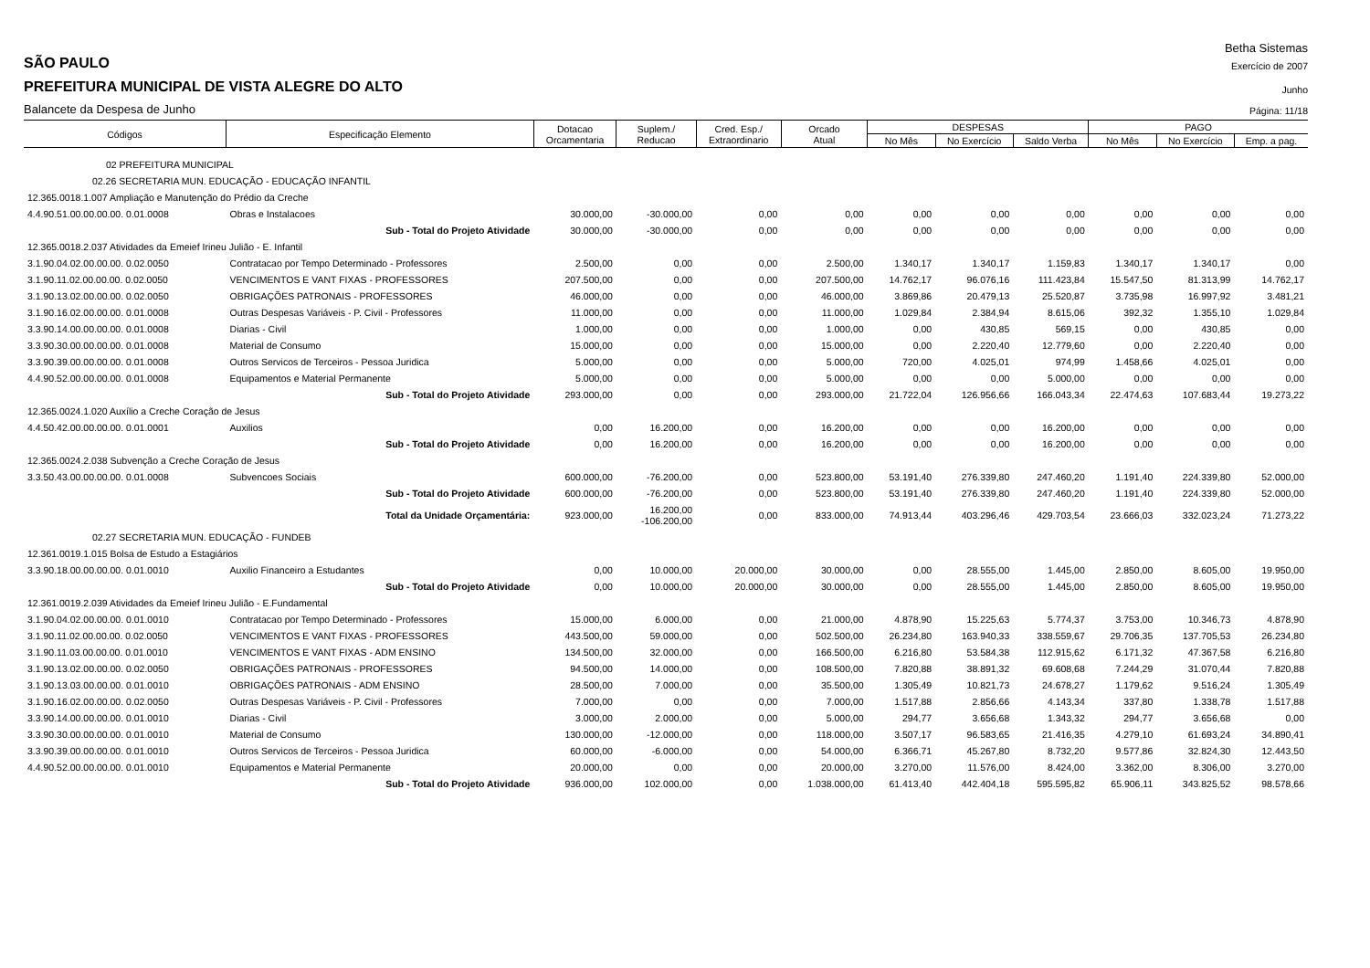Betha Sistemas
SÃO PAULO Exercício de 2007
PREFEITURA MUNICIPAL DE VISTA ALEGRE DO ALTO Junho
Balancete da Despesa de Junho Página: 11/18
| Códigos | Especificação Elemento | Dotacao Orcamentaria | Suplem./ Reducao | Cred. Esp./ Extraordinario | Orcado Atual | DESPESAS | | | PAGO | | |
| --- | --- | --- | --- | --- | --- | --- | --- | --- | --- | --- | --- |
| | | | | | | No Mês | No Exercício | Saldo Verba | No Mês | No Exercício | Emp. a pag. |
| 02 PREFEITURA MUNICIPAL | | | | | | | | | | | |
| 02.26 SECRETARIA MUN. EDUCAÇÃO - EDUCAÇÃO INFANTIL | | | | | | | | | | | |
| 12.365.0018.1.007 Ampliação e Manutenção do Prédio da Creche | | | | | | | | | | | |
| 4.4.90.51.00.00.00.00. 0.01.0008 | Obras e Instalacoes | 30.000,00 | -30.000,00 | 0,00 | 0,00 | 0,00 | 0,00 | 0,00 | 0,00 | 0,00 | 0,00 |
| | Sub - Total do Projeto Atividade | 30.000,00 | -30.000,00 | 0,00 | 0,00 | 0,00 | 0,00 | 0,00 | 0,00 | 0,00 | 0,00 |
| 12.365.0018.2.037 Atividades da Emeief Irineu Julião - E. Infantil | | | | | | | | | | | |
| 3.1.90.04.02.00.00.00. 0.02.0050 | Contratacao por Tempo Determinado - Professores | 2.500,00 | 0,00 | 0,00 | 2.500,00 | 1.340,17 | 1.340,17 | 1.159,83 | 1.340,17 | 1.340,17 | 0,00 |
| 3.1.90.11.02.00.00.00. 0.02.0050 | VENCIMENTOS E VANT FIXAS - PROFESSORES | 207.500,00 | 0,00 | 0,00 | 207.500,00 | 14.762,17 | 96.076,16 | 111.423,84 | 15.547,50 | 81.313,99 | 14.762,17 |
| 3.1.90.13.02.00.00.00. 0.02.0050 | OBRIGAÇÕES PATRONAIS - PROFESSORES | 46.000,00 | 0,00 | 0,00 | 46.000,00 | 3.869,86 | 20.479,13 | 25.520,87 | 3.735,98 | 16.997,92 | 3.481,21 |
| 3.1.90.16.02.00.00.00. 0.01.0008 | Outras Despesas Variáveis - P. Civil - Professores | 11.000,00 | 0,00 | 0,00 | 11.000,00 | 1.029,84 | 2.384,94 | 8.615,06 | 392,32 | 1.355,10 | 1.029,84 |
| 3.3.90.14.00.00.00.00. 0.01.0008 | Diarias - Civil | 1.000,00 | 0,00 | 0,00 | 1.000,00 | 0,00 | 430,85 | 569,15 | 0,00 | 430,85 | 0,00 |
| 3.3.90.30.00.00.00.00. 0.01.0008 | Material de Consumo | 15.000,00 | 0,00 | 0,00 | 15.000,00 | 0,00 | 2.220,40 | 12.779,60 | 0,00 | 2.220,40 | 0,00 |
| 3.3.90.39.00.00.00.00. 0.01.0008 | Outros Servicos de Terceiros - Pessoa Juridica | 5.000,00 | 0,00 | 0,00 | 5.000,00 | 720,00 | 4.025,01 | 974,99 | 1.458,66 | 4.025,01 | 0,00 |
| 4.4.90.52.00.00.00.00. 0.01.0008 | Equipamentos e Material Permanente | 5.000,00 | 0,00 | 0,00 | 5.000,00 | 0,00 | 0,00 | 5.000,00 | 0,00 | 0,00 | 0,00 |
| | Sub - Total do Projeto Atividade | 293.000,00 | 0,00 | 0,00 | 293.000,00 | 21.722,04 | 126.956,66 | 166.043,34 | 22.474,63 | 107.683,44 | 19.273,22 |
| 12.365.0024.1.020 Auxílio a Creche Coração de Jesus | | | | | | | | | | | |
| 4.4.50.42.00.00.00.00. 0.01.0001 | Auxilios | 0,00 | 16.200,00 | 0,00 | 16.200,00 | 0,00 | 0,00 | 16.200,00 | 0,00 | 0,00 | 0,00 |
| | Sub - Total do Projeto Atividade | 0,00 | 16.200,00 | 0,00 | 16.200,00 | 0,00 | 0,00 | 16.200,00 | 0,00 | 0,00 | 0,00 |
| 12.365.0024.2.038 Subvenção a Creche Coração de Jesus | | | | | | | | | | | |
| 3.3.50.43.00.00.00.00. 0.01.0008 | Subvencoes Sociais | 600.000,00 | -76.200,00 | 0,00 | 523.800,00 | 53.191,40 | 276.339,80 | 247.460,20 | 1.191,40 | 224.339,80 | 52.000,00 |
| | Sub - Total do Projeto Atividade | 600.000,00 | -76.200,00 | 0,00 | 523.800,00 | 53.191,40 | 276.339,80 | 247.460,20 | 1.191,40 | 224.339,80 | 52.000,00 |
| | Total da Unidade Orçamentária: | 923.000,00 | 16.200,00 -106.200,00 | 0,00 | 833.000,00 | 74.913,44 | 403.296,46 | 429.703,54 | 23.666,03 | 332.023,24 | 71.273,22 |
| 02.27 SECRETARIA MUN. EDUCAÇÃO - FUNDEB | | | | | | | | | | | |
| 12.361.0019.1.015 Bolsa de Estudo a Estagiários | | | | | | | | | | | |
| 3.3.90.18.00.00.00.00. 0.01.0010 | Auxilio Financeiro a Estudantes | 0,00 | 10.000,00 | 20.000,00 | 30.000,00 | 0,00 | 28.555,00 | 1.445,00 | 2.850,00 | 8.605,00 | 19.950,00 |
| | Sub - Total do Projeto Atividade | 0,00 | 10.000,00 | 20.000,00 | 30.000,00 | 0,00 | 28.555,00 | 1.445,00 | 2.850,00 | 8.605,00 | 19.950,00 |
| 12.361.0019.2.039 Atividades da Emeief Irineu Julião - E.Fundamental | | | | | | | | | | | |
| 3.1.90.04.02.00.00.00. 0.01.0010 | Contratacao por Tempo Determinado - Professores | 15.000,00 | 6.000,00 | 0,00 | 21.000,00 | 4.878,90 | 15.225,63 | 5.774,37 | 3.753,00 | 10.346,73 | 4.878,90 |
| 3.1.90.11.02.00.00.00. 0.02.0050 | VENCIMENTOS E VANT FIXAS - PROFESSORES | 443.500,00 | 59.000,00 | 0,00 | 502.500,00 | 26.234,80 | 163.940,33 | 338.559,67 | 29.706,35 | 137.705,53 | 26.234,80 |
| 3.1.90.11.03.00.00.00. 0.01.0010 | VENCIMENTOS E VANT FIXAS - ADM ENSINO | 134.500,00 | 32.000,00 | 0,00 | 166.500,00 | 6.216,80 | 53.584,38 | 112.915,62 | 6.171,32 | 47.367,58 | 6.216,80 |
| 3.1.90.13.02.00.00.00. 0.02.0050 | OBRIGAÇÕES PATRONAIS - PROFESSORES | 94.500,00 | 14.000,00 | 0,00 | 108.500,00 | 7.820,88 | 38.891,32 | 69.608,68 | 7.244,29 | 31.070,44 | 7.820,88 |
| 3.1.90.13.03.00.00.00. 0.01.0010 | OBRIGAÇÕES PATRONAIS - ADM ENSINO | 28.500,00 | 7.000,00 | 0,00 | 35.500,00 | 1.305,49 | 10.821,73 | 24.678,27 | 1.179,62 | 9.516,24 | 1.305,49 |
| 3.1.90.16.02.00.00.00. 0.02.0050 | Outras Despesas Variáveis - P. Civil - Professores | 7.000,00 | 0,00 | 0,00 | 7.000,00 | 1.517,88 | 2.856,66 | 4.143,34 | 337,80 | 1.338,78 | 1.517,88 |
| 3.3.90.14.00.00.00.00. 0.01.0010 | Diarias - Civil | 3.000,00 | 2.000,00 | 0,00 | 5.000,00 | 294,77 | 3.656,68 | 1.343,32 | 294,77 | 3.656,68 | 0,00 |
| 3.3.90.30.00.00.00.00. 0.01.0010 | Material de Consumo | 130.000,00 | -12.000,00 | 0,00 | 118.000,00 | 3.507,17 | 96.583,65 | 21.416,35 | 4.279,10 | 61.693,24 | 34.890,41 |
| 3.3.90.39.00.00.00.00. 0.01.0010 | Outros Servicos de Terceiros - Pessoa Juridica | 60.000,00 | -6.000,00 | 0,00 | 54.000,00 | 6.366,71 | 45.267,80 | 8.732,20 | 9.577,86 | 32.824,30 | 12.443,50 |
| 4.4.90.52.00.00.00.00. 0.01.0010 | Equipamentos e Material Permanente | 20.000,00 | 0,00 | 0,00 | 20.000,00 | 3.270,00 | 11.576,00 | 8.424,00 | 3.362,00 | 8.306,00 | 3.270,00 |
| | Sub - Total do Projeto Atividade | 936.000,00 | 102.000,00 | 0,00 | 1.038.000,00 | 61.413,40 | 442.404,18 | 595.595,82 | 65.906,11 | 343.825,52 | 98.578,66 |